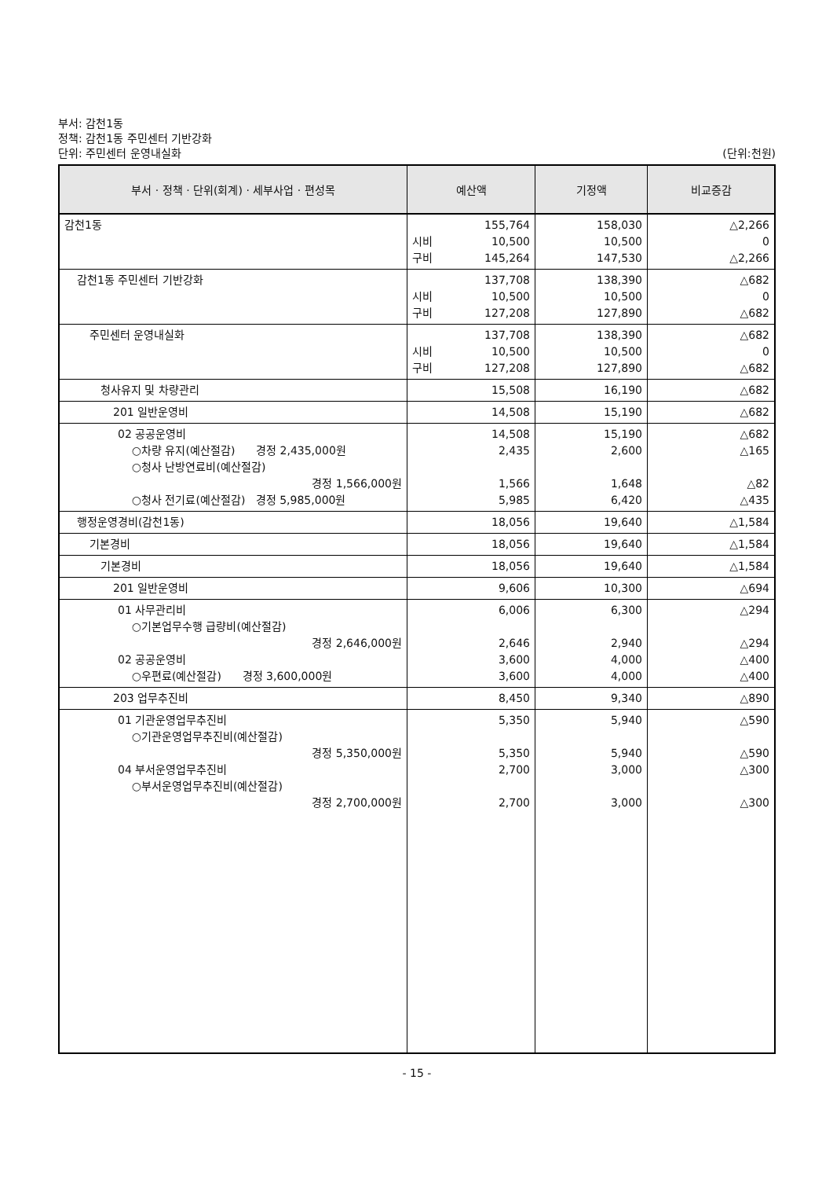부서: 감천1동
정책: 감천1동 주민센터 기반강화
단위: 주민센터 운영내실화 (단위:천원)
| 부서 · 정책 · 단위(회계) · 세부사업 · 편성목 | 예산액 | 기정액 | 비교증감 |
| --- | --- | --- | --- |
| 감천1동 | 155,764 시비 10,500 구비 145,264 | 158,030 10,500 147,530 | △2,266 0 △2,266 |
| 감천1동 주민센터 기반강화 | 137,708 시비 10,500 구비 127,208 | 138,390 10,500 127,890 | △682 0 △682 |
| 주민센터 운영내실화 | 137,708 시비 10,500 구비 127,208 | 138,390 10,500 127,890 | △682 0 △682 |
| 청사유지 및 차량관리 | 15,508 | 16,190 | △682 |
| 201 일반운영비 | 14,508 | 15,190 | △682 |
| 02 공공운영비 ○차량 유지(예산절감) 경정 2,435,000원 ○청사 난방연료비(예산절감) 경정 1,566,000원 ○청사 전기료(예산절감) 경정 5,985,000원 | 14,508 2,435 1,566 5,985 | 15,190 2,600 1,648 6,420 | △682 △165 △82 △435 |
| 행정운영경비(감천1동) | 18,056 | 19,640 | △1,584 |
| 기본경비 | 18,056 | 19,640 | △1,584 |
| 기본경비 | 18,056 | 19,640 | △1,584 |
| 201 일반운영비 | 9,606 | 10,300 | △694 |
| 01 사무관리비 ○기본업무수행 급량비(예산절감) 경정 2,646,000원 02 공공운영비 ○우편료(예산절감) 경정 3,600,000원 | 6,006 2,646 3,600 3,600 | 6,300 2,940 4,000 4,000 | △294 △294 △400 △400 |
| 203 업무추진비 | 8,450 | 9,340 | △890 |
| 01 기관운영업무추진비 ○기관운영업무추진비(예산절감) 경정 5,350,000원 04 부서운영업무추진비 ○부서운영업무추진비(예산절감) 경정 2,700,000원 | 5,350 5,350 2,700 2,700 | 5,940 5,940 3,000 3,000 | △590 △590 △300 △300 |
- 15 -